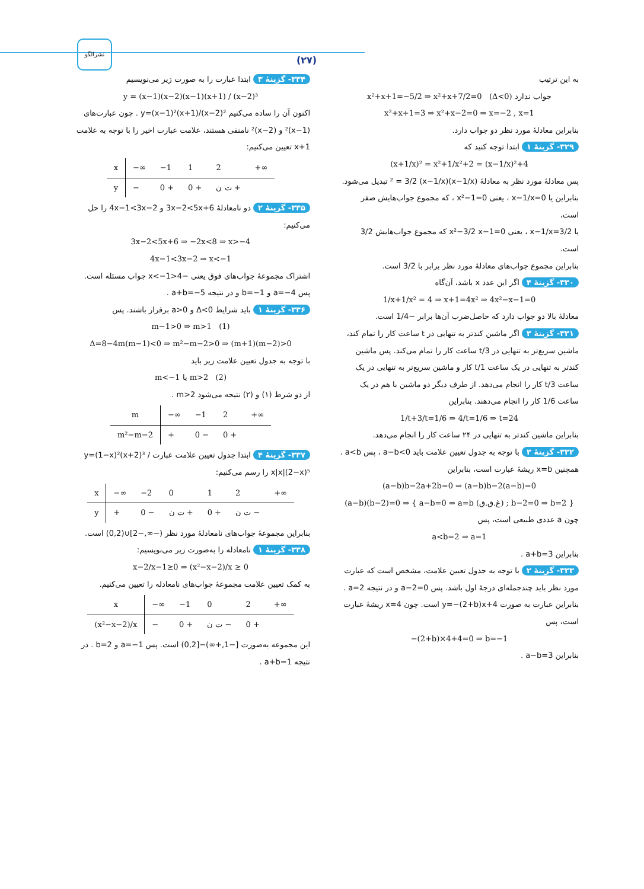(۲۷)
نشرالگو
به این ترتیب
x²+x+1=−5/2 ⇒ x²+x+7/2=0 (Δ<0) جواب ندارد
x²+x+1=3 ⇒ x²+x−2=0 ⇒ x=−2 , x=1
بنابراین معادلهٔ مورد نظر دو جواب دارد.
۳۲۹- گزینهٔ ۱ ابتدا توجه کنید که
(x+1/x)² = x²+1/x²+2 = (x−1/x)²+4
پس معادلهٔ مورد نظر به معادلهٔ (x−1/x)² = 3/2 (x−1/x) تبدیل می‌شود.
بنابراین یا x−1/x=0 ، یعنی x²−1=0 ، که مجموع جواب‌هایش صفر است،
یا x−1/x=3/2 ، یعنی x²−3/2 x−1=0 که مجموع جواب‌هایش 3/2 است.
بنابراین مجموع جواب‌های معادلهٔ مورد نظر برابر با 3/2 است.
۳۳۰- گزینهٔ ۴ اگر این عدد x باشد، آن‌گاه
1/x+1/x² = 4 ⇒ x+1=4x² ⇒ 4x²−x−1=0
معادلهٔ بالا دو جواب دارد که حاصل‌ضرب آن‌ها برابر −1/4 است.
۳۳۱- گزینهٔ ۳ اگر ماشین کندتر به تنهایی در t ساعت کار را تمام کند، ماشین سریع‌تر به تنهایی در t/3 ساعت کار را تمام می‌کند. پس ماشین کندتر به تنهایی در یک ساعت 1/t کار و ماشین سریع‌تر به تنهایی در یک ساعت 3/t کار را انجام می‌دهد. از طرف دیگر دو ماشین با هم در یک ساعت 1/6 کار را انجام می‌دهند. بنابراین
1/t+3/t=1/6 ⇒ 4/t=1/6 ⇒ t=24
بنابراین ماشین کندتر به تنهایی در ۲۴ ساعت کار را انجام می‌دهد.
۳۳۲- گزینهٔ ۳ با توجه به جدول تعیین علامت باید a−b<0 ، پس a<b . همچنین x=b ریشهٔ عبارت است، بنابراین
(a−b)b−2a+2b=0 ⇒ (a−b)b−2(a−b)=0
(a−b)(b−2)=0 ⇒ { a−b=0 ⇒ a=b (غ.ق.ق) ; b−2=0 ⇒ b=2 }
چون a عددی طبیعی است، پس
a<b=2 ⇒ a=1
بنابراین a+b=3 .
۳۳۳- گزینهٔ ۲ با توجه به جدول تعیین علامت، مشخص است که عبارت مورد نظر باید چندجمله‌ای درجهٔ اول باشد. پس a−2=0 و در نتیجه a=2 . بنابراین عبارت به صورت y=−(2+b)x+4 است. چون x=4 ریشهٔ عبارت است، پس
−(2+b)×4+4=0 ⇒ b=−1
بنابراین a−b=3 .
۳۳۴- گزینهٔ ۳ ابتدا عبارت را به صورت زیر می‌نویسیم
y = (x−1)(x−2)(x−1)(x+1) / (x−2)³
اکنون آن را ساده می‌کنیم y=(x−1)²(x+1)/(x−2)² . چون عبارت‌های (x−1)² و (x−2)² نامنفی هستند، علامت عبارت اخیر را با توجه به علامت x+1 تعیین می‌کنیم:
| x | −∞ | −1 | 1 | 2 | +∞ |
| y | − | 0 + | 0 + | ت ن + | |
۳۳۵- گزینهٔ ۲ دو نامعادلهٔ 3x−2<5x+6 و 4x−1<3x−2 را حل می‌کنیم:
3x−2<5x+6 ⇒ −2x<8 ⇒ x>−4
4x−1<3x−2 ⇒ x<−1
اشتراک مجموعهٔ جواب‌های فوق یعنی −4<x<−1 جواب مسئله است. پس a=−4 و b=−1 و در نتیجه a+b=−5 .
۳۳۶- گزینهٔ ۱ باید شرایط Δ<0 و a>0 برقرار باشند. پس
m−1>0 ⇒ m>1 (1)
Δ=8−4m(m−1)<0 ⇒ m²−m−2>0 ⇒ (m+1)(m−2)>0
با توجه به جدول تعیین علامت زیر باید
m<−1 یا m>2 (2)
از دو شرط (۱) و (۲) نتیجه می‌شود m>2 .
| m | −∞ | −1 | 2 | +∞ |
| m²−m−2 | + | 0 − | 0 + | |
۳۳۷- گزینهٔ ۴ ابتدا جدول تعیین علامت عبارت y=(1−x)²(x+2)³ / x|x|(2−x)⁵ را رسم می‌کنیم:
| x | −∞ | −2 | 0 | 1 | 2 | +∞ |
| y | + | 0 − | ت ن + | 0 + | ت ن − | |
بنابراین مجموعهٔ جواب‌های نامعادلهٔ مورد نظر (−∞,−2]∪(0,2) است.
۳۳۸- گزینهٔ ۱ نامعادله را به‌صورت زیر می‌نویسیم:
x−2/x−1≥0 ⇒ (x²−x−2)/x ≥ 0
به کمک تعیین علامت مجموعهٔ جواب‌های نامعادله را تعیین می‌کنیم.
| x | −∞ | −1 | 0 | 2 | +∞ |
| (x²−x−2)/x | − | 0 + | ت ن − | 0 + | |
این مجموعه به‌صورت [−1,+∞)−[0,2) است. پس a=−1 و b=2 . در نتیجه a+b=1 .